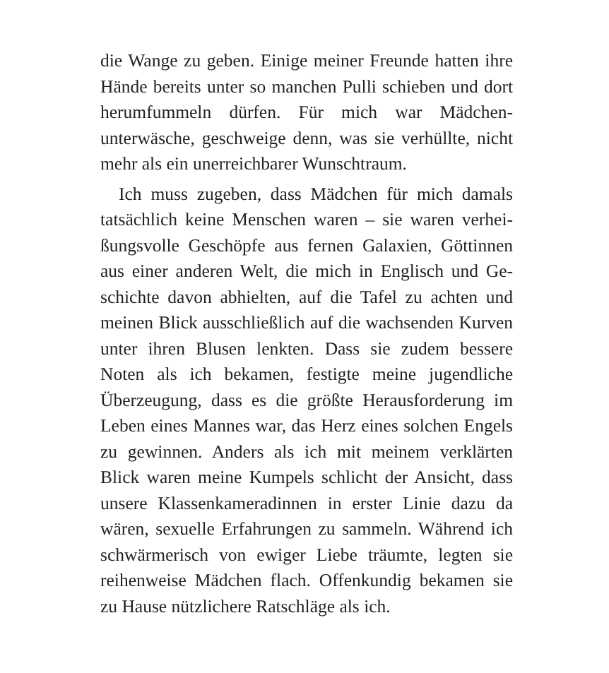die Wange zu geben. Einige meiner Freunde hatten ihre Hände bereits unter so manchen Pulli schieben und dort herumfummeln dürfen. Für mich war Mädchen­unterwäsche, geschweige denn, was sie verhüllte, nicht mehr als ein unerreichbarer Wunschtraum.
Ich muss zugeben, dass Mädchen für mich damals tatsächlich keine Menschen waren – sie waren verhei­ßungsvolle Geschöpfe aus fernen Galaxien, Göttinnen aus einer anderen Welt, die mich in Englisch und Ge­schichte davon abhielten, auf die Tafel zu achten und meinen Blick ausschließlich auf die wachsenden Kur­ven unter ihren Blusen lenkten. Dass sie zudem bes­sere Noten als ich bekamen, festigte meine jugendliche Überzeugung, dass es die größte Herausforderung im Leben eines Mannes war, das Herz eines solchen Engels zu gewinnen. Anders als ich mit meinem verklärten Blick waren meine Kumpels schlicht der Ansicht, dass unsere Klassenkameradinnen in erster Linie dazu da wären, sexuelle Erfahrungen zu sammeln. Während ich schwärmerisch von ewiger Liebe träumte, legten sie reihenweise Mädchen flach. Offenkundig bekamen sie zu Hause nützlichere Ratschläge als ich.